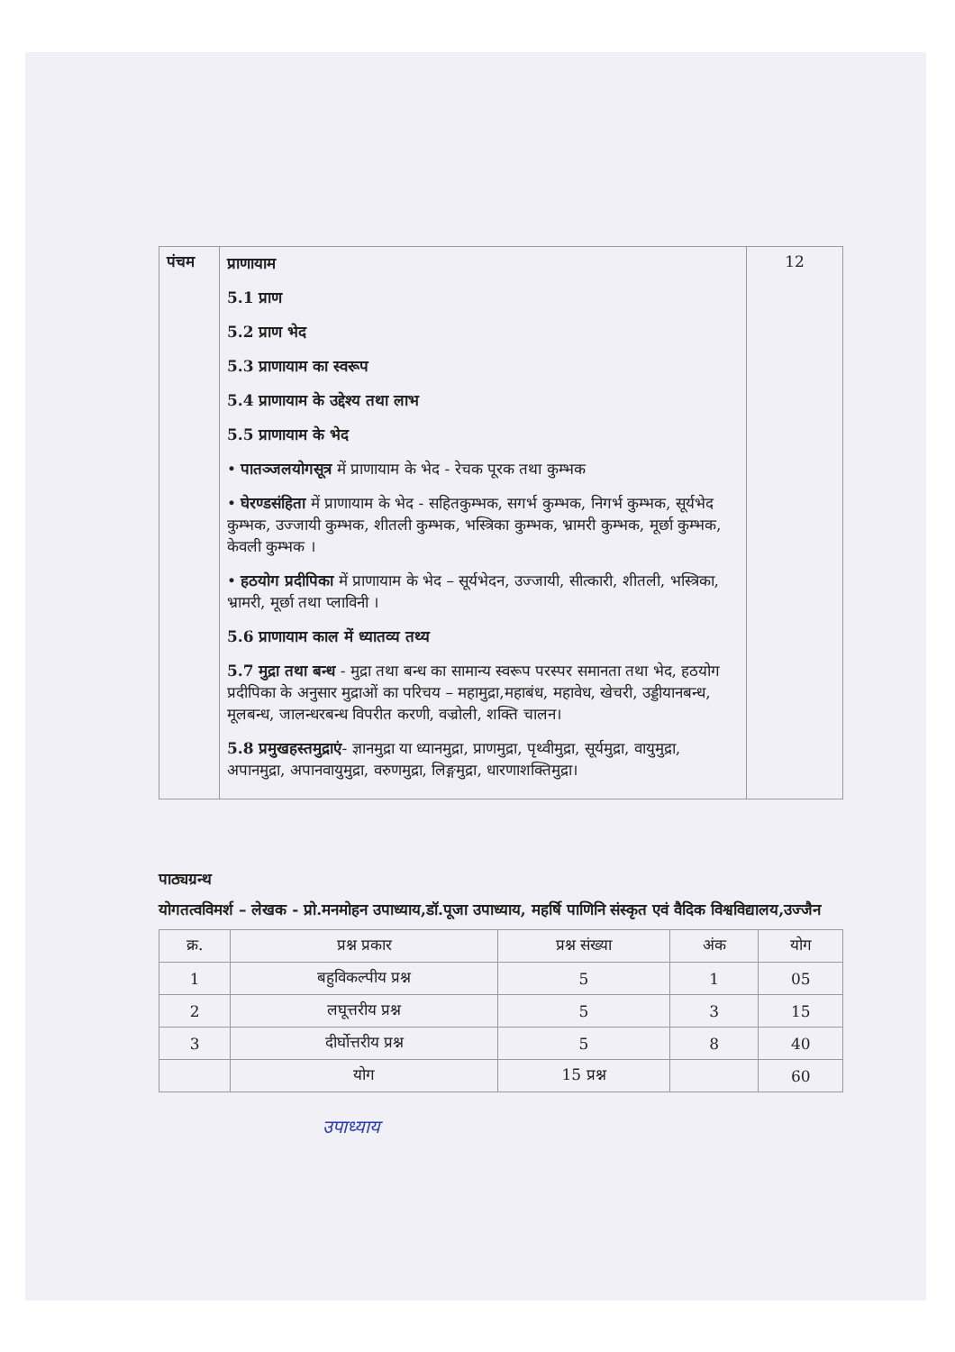| पंचम | प्राणायाम 5.1 प्राण 5.2 प्राण भेद 5.3 प्राणायाम का स्वरूप 5.4 प्राणायाम के उद्देश्य तथा लाभ 5.5 प्राणायाम के भेद • पातञ्जलयोगसूत्र में प्राणायाम के भेद - रेचक पूरक तथा कुम्भक • घेरण्डसंहिता में प्राणायाम के भेद - सहितकुम्भक, सगर्भ कुम्भक, निगर्भ कुम्भक, सूर्यभेद कुम्भक, उज्जायी कुम्भक, शीतली कुम्भक, भस्त्रिका कुम्भक, भ्रामरी कुम्भक, मूर्छा कुम्भक, केवली कुम्भक । • हठयोग प्रदीपिका में प्राणायाम के भेद – सूर्यभेदन, उज्जायी, सीत्कारी, शीतली, भस्त्रिका, भ्रामरी, मूर्छा तथा प्लाविनी । 5.6 प्राणायाम काल में ध्यातव्य तथ्य 5.7 मुद्रा तथा बन्ध - मुद्रा तथा बन्ध का सामान्य स्वरूप परस्पर समानता तथा भेद, हठयोग प्रदीपिका के अनुसार मुद्राओं का परिचय – महामुद्रा,महाबंध, महावेध, खेचरी, उड्डीयानबन्ध, मूलबन्ध, जालन्धरबन्ध विपरीत करणी, वज्रोली, शक्ति चालन। 5.8 प्रमुखहस्तमुद्राएं - ज्ञानमुद्रा या ध्यानमुद्रा, प्राणमुद्रा, पृथ्वीमुद्रा, सूर्यमुद्रा, वायुमुद्रा, अपानमुद्रा, अपानवायुमुद्रा, वरुणमुद्रा, लिङ्गमुद्रा, धारणाशक्तिमुद्रा। | 12 |
पाठ्यग्रन्थ
योगतत्वविमर्श – लेखक - प्रो.मनमोहन उपाध्याय,डॉ.पूजा उपाध्याय, महर्षि पाणिनि संस्कृत एवं वैदिक विश्वविद्यालय,उज्जैन
| क्र. | प्रश्न प्रकार | प्रश्न संख्या | अंक | योग |
| --- | --- | --- | --- | --- |
| 1 | बहुविकल्पीय प्रश्न | 5 | 1 | 05 |
| 2 | लघूत्तरीय प्रश्न | 5 | 3 | 15 |
| 3 | दीर्घोत्तरीय प्रश्न | 5 | 8 | 40 |
| | योग | 15 प्रश्न | | 60 |
उपाध्याय